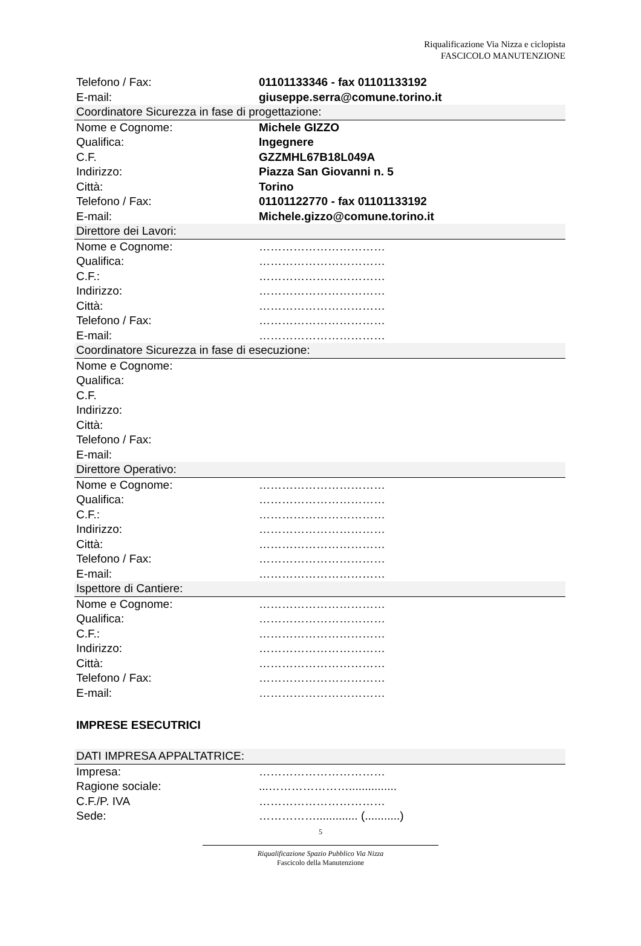Riqualificazione Via Nizza e ciclopista
FASCICOLO MANUTENZIONE
| Telefono / Fax: | 01101133346 - fax 01101133192 |
| E-mail: | giuseppe.serra@comune.torino.it |
| Coordinatore Sicurezza in fase di progettazione: | |
| Nome e Cognome: | Michele GIZZO |
| Qualifica: | Ingegnere |
| C.F. | GZZMHL67B18L049A |
| Indirizzo: | Piazza San Giovanni n. 5 |
| Città: | Torino |
| Telefono / Fax: | 01101122770 - fax 01101133192 |
| E-mail: | Michele.gizzo@comune.torino.it |
| Direttore dei Lavori: | |
| Nome e Cognome: | …………………………… |
| Qualifica: | …………………………… |
| C.F.: | …………………………… |
| Indirizzo: | …………………………… |
| Città: | …………………………… |
| Telefono / Fax: | …………………………… |
| E-mail: | …………………………… |
| Coordinatore Sicurezza in fase di esecuzione: | |
| Nome e Cognome: | |
| Qualifica: | |
| C.F. | |
| Indirizzo: | |
| Città: | |
| Telefono / Fax: | |
| E-mail: | |
| Direttore Operativo: | |
| Nome e Cognome: | …………………………… |
| Qualifica: | …………………………… |
| C.F.: | …………………………… |
| Indirizzo: | …………………………… |
| Città: | …………………………… |
| Telefono / Fax: | …………………………… |
| E-mail: | …………………………… |
| Ispettore di Cantiere: | |
| Nome e Cognome: | …………………………… |
| Qualifica: | …………………………… |
| C.F.: | …………………………… |
| Indirizzo: | …………………………… |
| Città: | …………………………… |
| Telefono / Fax: | …………………………… |
| E-mail: | …………………………… |
IMPRESE ESECUTRICI
| DATI IMPRESA APPALTATRICE: | |
| Impresa: | …………………………… |
| Ragione sociale: | ...…………………............... |
| C.F./P. IVA | …………………………… |
| Sede: | ……………............. (...........) |
5
Riqualificazione Spazio Pubblico Via Nizza
Fascicolo della Manutenzione